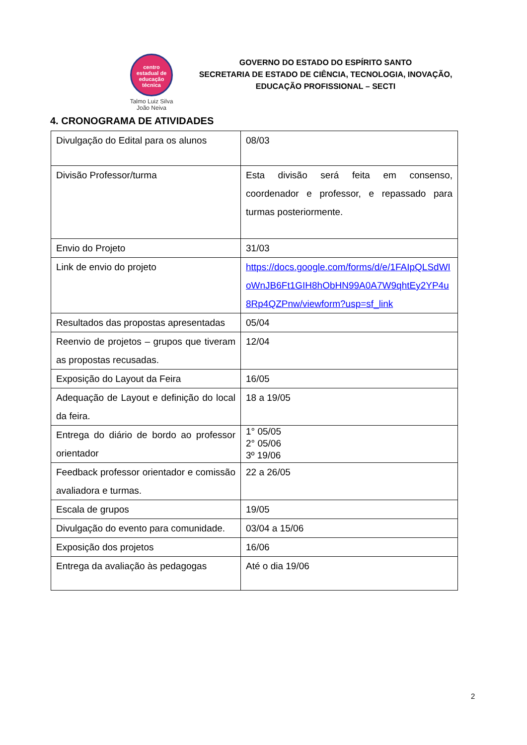centro estadual de educação técnica
Talmo Luiz Silva
João Neiva
GOVERNO DO ESTADO DO ESPÍRITO SANTO
SECRETARIA DE ESTADO DE CIÊNCIA, TECNOLOGIA, INOVAÇÃO, EDUCAÇÃO PROFISSIONAL – SECTI
4. CRONOGRAMA DE ATIVIDADES
| Divulgação do Edital para os alunos | 08/03 |
| Divisão Professor/turma | Esta divisão será feita em consenso, coordenador e professor, e repassado para turmas posteriormente. |
| Envio do Projeto | 31/03 |
| Link de envio do projeto | https://docs.google.com/forms/d/e/1FAIpQLSdWIoWnJB6Ft1GIH8hObHN99A0A7W9qhtEy2YP4u8Rp4QZPnw/viewform?usp=sf_link |
| Resultados das propostas apresentadas | 05/04 |
| Reenvio de projetos – grupos que tiveram as propostas recusadas. | 12/04 |
| Exposição do Layout da Feira | 16/05 |
| Adequação de Layout e definição do local da feira. | 18 a 19/05 |
| Entrega do diário de bordo ao professor orientador | 1° 05/05 2° 05/06 3º 19/06 |
| Feedback professor orientador e comissão avaliadora e turmas. | 22 a 26/05 |
| Escala de grupos | 19/05 |
| Divulgação do evento para comunidade. | 03/04 a 15/06 |
| Exposição dos projetos | 16/06 |
| Entrega da avaliação às pedagogas | Até o dia 19/06 |
2